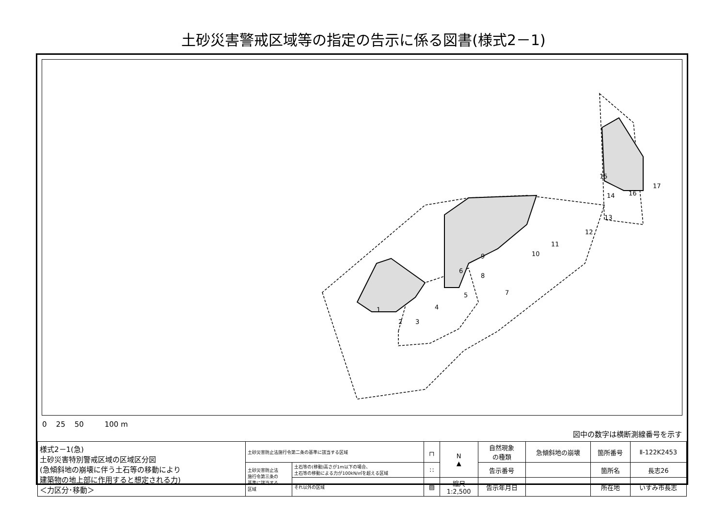土砂災害警戒区域等の指定の告示に係る図書(様式2－1)
1
2
3
4
5
6
7
8
9
10
11
12
13
14
15
16
17
0 25 50 100 m
図中の数字は横断測線番号を示す
| 様式2－1(急) 土砂災害特別警戒区域の区域区分図 (急傾斜地の崩壊に伴う土石等の移動により 建築物の地上部に作用すると想定される力) ＜力区分･移動＞ | 土砂災害防止法施行令第二条の基準に該当する区域 | | ┌┐ | N ▲ | 自然現象 の種類 | 急傾斜地の崩壊 | 箇所番号 | Ⅱ-122K2453 |
| | 土砂災害防止法 施行令第三条の 基準に該当する 区域 | 土石等の(移動)高さが1m以下の場合、 土石等の移動による力が100kN/㎡を超える区域 | ∷ | | 告示番号 | | 箇所名 | 長志26 |
| | | それ以外の区域 | ▨ | 縮尺 1:2,500 | 告示年月日 | | 所在地 | いすみ市長志 |